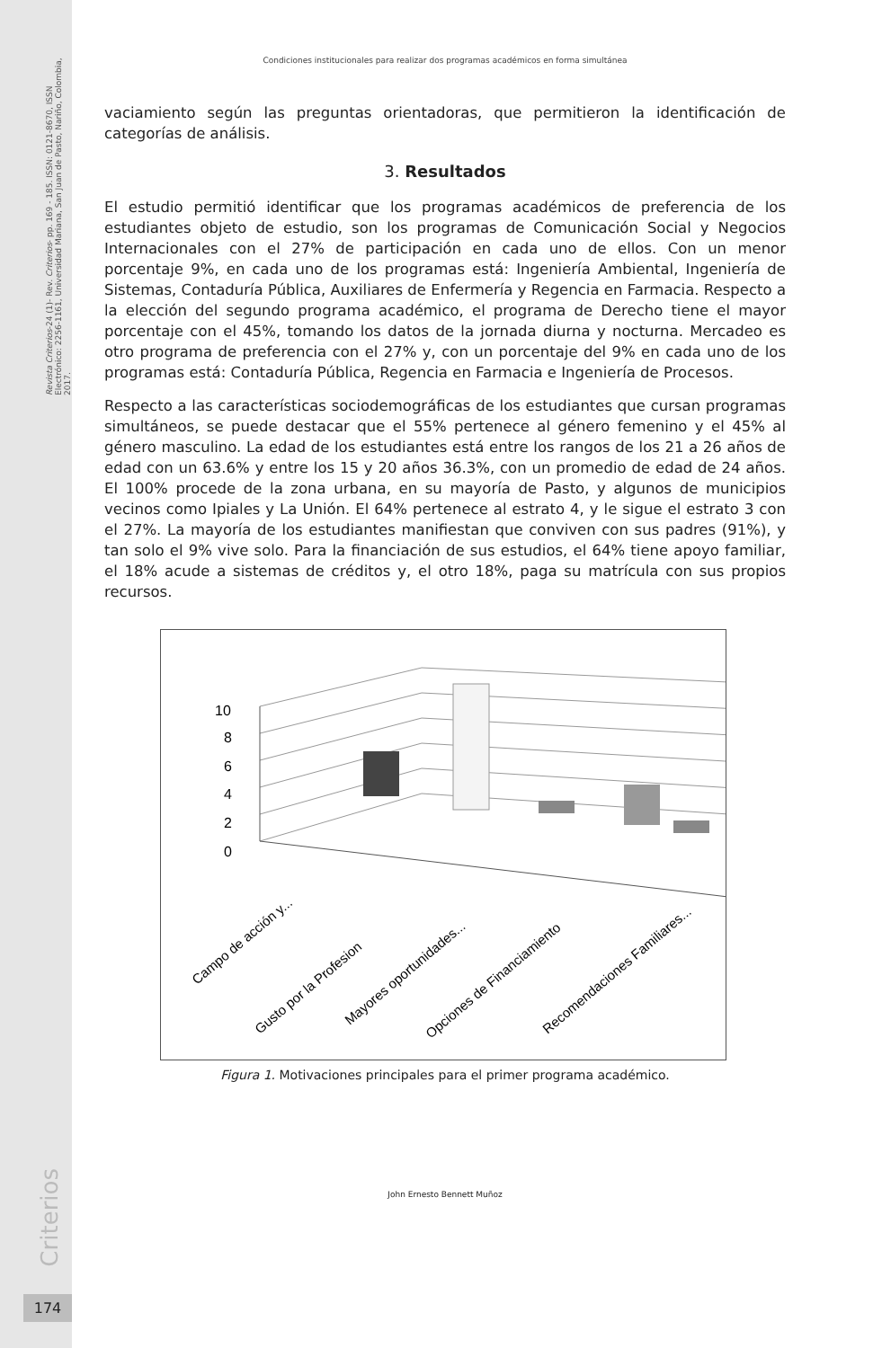Revista Criterios-24 (1)- Rev. Criterios- pp. 169 - 185. ISSN: 0121-8670, ISSN Electrónico: 2256-1161, Universidad Mariana, San Juan de Pasto, Nariño, Colombia, 2017.
Criterios
174
Condiciones institucionales para realizar dos programas académicos en forma simultánea
vaciamiento según las preguntas orientadoras, que permitieron la identificación de categorías de análisis.
3. Resultados
El estudio permitió identificar que los programas académicos de preferencia de los estudiantes objeto de estudio, son los programas de Comunicación Social y Negocios Internacionales con el 27% de participación en cada uno de ellos. Con un menor porcentaje 9%, en cada uno de los programas está: Ingeniería Ambiental, Ingeniería de Sistemas, Contaduría Pública, Auxiliares de Enfermería y Regencia en Farmacia. Respecto a la elección del segundo programa académico, el programa de Derecho tiene el mayor porcentaje con el 45%, tomando los datos de la jornada diurna y nocturna. Mercadeo es otro programa de preferencia con el 27% y, con un porcentaje del 9% en cada uno de los programas está: Contaduría Pública, Regencia en Farmacia e Ingeniería de Procesos.
Respecto a las características sociodemográficas de los estudiantes que cursan programas simultáneos, se puede destacar que el 55% pertenece al género femenino y el 45% al género masculino. La edad de los estudiantes está entre los rangos de los 21 a 26 años de edad con un 63.6% y entre los 15 y 20 años 36.3%, con un promedio de edad de 24 años. El 100% procede de la zona urbana, en su mayoría de Pasto, y algunos de municipios vecinos como Ipiales y La Unión. El 64% pertenece al estrato 4, y le sigue el estrato 3 con el 27%. La mayoría de los estudiantes manifiestan que conviven con sus padres (91%), y tan solo el 9% vive solo. Para la financiación de sus estudios, el 64% tiene apoyo familiar, el 18% acude a sistemas de créditos y, el otro 18%, paga su matrícula con sus propios recursos.
10
8
6
4
2
0
Campo de acción y...
Gusto por la Profesion
Mayores oportunidades...
Opciones de Financiamiento
Recomendaciones Familiares...
Figura 1. Motivaciones principales para el primer programa académico.
John Ernesto Bennett Muñoz